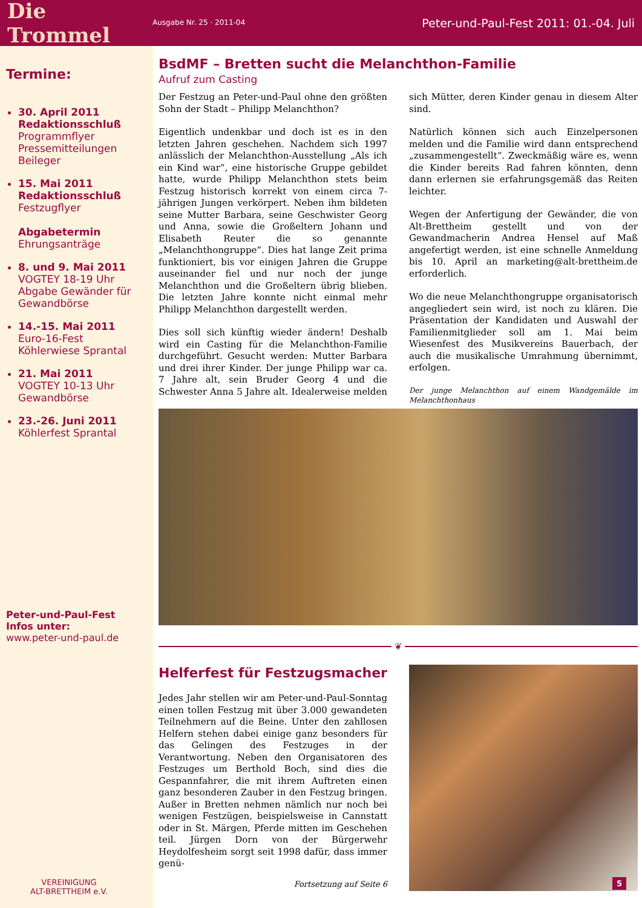Die Trommel
Ausgabe Nr. 25 · 2011-04
Peter-und-Paul-Fest 2011: 01.-04. Juli
Termine:
30. April 2011
Redaktionsschluß
Programmflyer
Pressemitteilungen
Beileger
15. Mai 2011
Redaktionsschluß
Festzugflyer
Abgabetermin
Ehrungsanträge
8. und 9. Mai 2011
VOGTEY 18-19 Uhr
Abgabe Gewänder für Gewandbörse
14.-15. Mai 2011
Euro-16-Fest
Köhlerwiese Sprantal
21. Mai 2011
VOGTEY 10-13 Uhr
Gewandbörse
23.-26. Juni 2011
Köhlerfest Sprantal
Peter-und-Paul-Fest
Infos unter:
www.peter-und-paul.de
VEREINIGUNG
ALT-BRETTHEIM e.V.
BsdMF – Bretten sucht die Melanchthon-Familie
Aufruf zum Casting
Der Festzug an Peter-und-Paul ohne den größten Sohn der Stadt – Philipp Melanchthon?
Eigentlich undenkbar und doch ist es in den letzten Jahren geschehen. Nachdem sich 1997 anlässlich der Melanchthon-Ausstellung „Als ich ein Kind war“, eine historische Gruppe gebildet hatte, wurde Philipp Melanchthon stets beim Festzug historisch korrekt von einem circa 7-jährigen Jungen verkörpert. Neben ihm bildeten seine Mutter Barbara, seine Geschwister Georg und Anna, sowie die Großeltern Johann und Elisabeth Reuter die so genannte „Melanchthongruppe“. Dies hat lange Zeit prima funktioniert, bis vor einigen Jahren die Gruppe auseinander fiel und nur noch der junge Melanchthon und die Großeltern übrig blieben. Die letzten Jahre konnte nicht einmal mehr Philipp Melanchthon dargestellt werden.
Dies soll sich künftig wieder ändern! Deshalb wird ein Casting für die Melanchthon-Familie durchgeführt. Gesucht werden: Mutter Barbara und drei ihrer Kinder. Der junge Philipp war ca. 7 Jahre alt, sein Bruder Georg 4 und die Schwester Anna 5 Jahre alt. Idealerweise melden sich Mütter, deren Kinder genau in diesem Alter sind.
Natürlich können sich auch Einzelpersonen melden und die Familie wird dann entsprechend „zusammengestellt“. Zweckmäßig wäre es, wenn die Kinder bereits Rad fahren könnten, denn dann erlernen sie erfahrungsgemäß das Reiten leichter.
Wegen der Anfertigung der Gewänder, die von Alt-Brettheim gestellt und von der Gewandmacherin Andrea Hensel auf Maß angefertigt werden, ist eine schnelle Anmeldung bis 10. April an marketing@alt-brettheim.de erforderlich.
Wo die neue Melanchthongruppe organisatorisch angegliedert sein wird, ist noch zu klären. Die Präsentation der Kandidaten und Auswahl der Familienmitglieder soll am 1. Mai beim Wiesenfest des Musikvereins Bauerbach, der auch die musikalische Umrahmung übernimmt, erfolgen.
Der junge Melanchthon auf einem Wandgemälde im Melanchthonhaus
❦
Helferfest für Festzugsmacher
Jedes Jahr stellen wir am Peter-und-Paul-Sonntag einen tollen Festzug mit über 3.000 gewandeten Teilnehmern auf die Beine. Unter den zahllosen Helfern stehen dabei einige ganz besonders für das Gelingen des Festzuges in der Verantwortung. Neben den Organisatoren des Festzuges um Berthold Boch, sind dies die Gespannfahrer, die mit ihrem Auftreten einen ganz besonderen Zauber in den Festzug bringen. Außer in Bretten nehmen nämlich nur noch bei wenigen Festzügen, beispielsweise in Cannstatt oder in St. Märgen, Pferde mitten im Geschehen teil. Jürgen Dorn von der Bürgerwehr Heydolfesheim sorgt seit 1998 dafür, dass immer genü-
Fortsetzung auf Seite 6
5